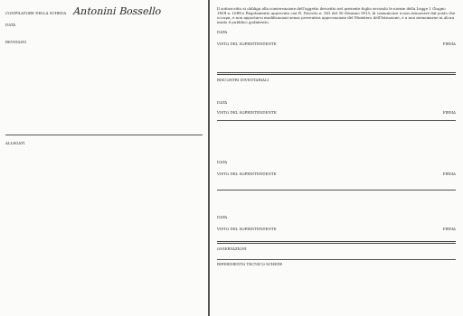COMPILATORE DELLA SCHEDA Antonini Bossello
DATA
REVISIONI
ALLEGATI
Il sottoscritto si obbliga alla conservazione dell'oggetto descritto nel presente foglio secondo le norme della Legge 1 Giugno 1939 n. 1089 e Regolamento approvato con R. Decreto n. 363 del 30 Gennaio 1913, di comunicare a non rimuovere dal posto che occupa, e non apportarvi modificazioni senza preventiva approvazione del Ministero dell'Istruzione, e a non menomarne in alcun modo il pubblico godimento.
DATA
VISTO DEL SOPRINTENDENTE FIRMA
RISCONTRI INVENTARIALI
DATA
VISTO DEL SOPRINTENDENTE FIRMA
DATA
VISTO DEL SOPRINTENDENTE FIRMA
DATA
VISTO DEL SOPRINTENDENTE FIRMA
OSSERVAZIONI
RIFERIMENTO TECNICO SCHEDE